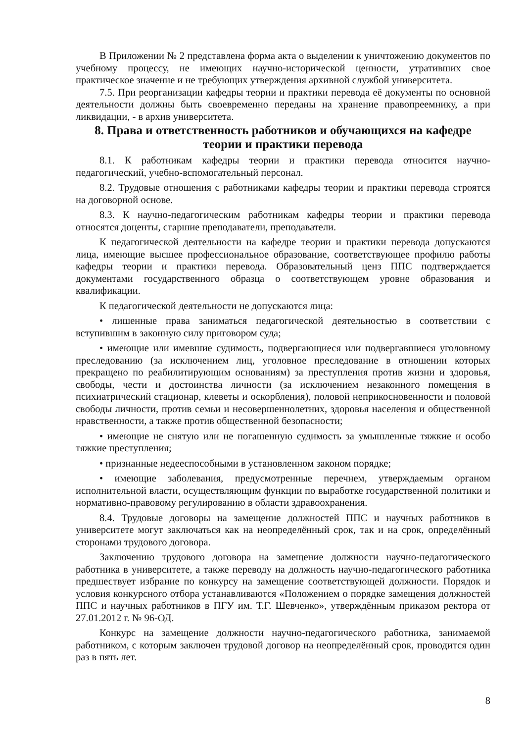В Приложении № 2 представлена форма акта о выделении к уничтожению документов по учебному процессу, не имеющих научно-исторической ценности, утративших свое практическое значение и не требующих утверждения архивной службой университета.
7.5. При реорганизации кафедры теории и практики перевода её документы по основной деятельности должны быть своевременно переданы на хранение правопреемнику, а при ликвидации, - в архив университета.
8. Права и ответственность работников и обучающихся на кафедре теории и практики перевода
8.1. К работникам кафедры теории и практики перевода относится научно-педагогический, учебно-вспомогательный персонал.
8.2. Трудовые отношения с работниками кафедры теории и практики перевода строятся на договорной основе.
8.3. К научно-педагогическим работникам кафедры теории и практики перевода относятся доценты, старшие преподаватели, преподаватели.
К педагогической деятельности на кафедре теории и практики перевода допускаются лица, имеющие высшее профессиональное образование, соответствующее профилю работы кафедры теории и практики перевода. Образовательный ценз ППС подтверждается документами государственного образца о соответствующем уровне образования и квалификации.
К педагогической деятельности не допускаются лица:
• лишенные права заниматься педагогической деятельностью в соответствии с вступившим в законную силу приговором суда;
• имеющие или имевшие судимость, подвергающиеся или подвергавшиеся уголовному преследованию (за исключением лиц, уголовное преследование в отношении которых прекращено по реабилитирующим основаниям) за преступления против жизни и здоровья, свободы, чести и достоинства личности (за исключением незаконного помещения в психиатрический стационар, клеветы и оскорбления), половой неприкосновенности и половой свободы личности, против семьи и несовершеннолетних, здоровья населения и общественной нравственности, а также против общественной безопасности;
• имеющие не снятую или не погашенную судимость за умышленные тяжкие и особо тяжкие преступления;
• признанные недееспособными в установленном законом порядке;
• имеющие заболевания, предусмотренные перечнем, утверждаемым органом исполнительной власти, осуществляющим функции по выработке государственной политики и нормативно-правовому регулированию в области здравоохранения.
8.4. Трудовые договоры на замещение должностей ППС и научных работников в университете могут заключаться как на неопределённый срок, так и на срок, определённый сторонами трудового договора.
Заключению трудового договора на замещение должности научно-педагогического работника в университете, а также переводу на должность научно-педагогического работника предшествует избрание по конкурсу на замещение соответствующей должности. Порядок и условия конкурсного отбора устанавливаются «Положением о порядке замещения должностей ППС и научных работников в ПГУ им. Т.Г. Шевченко», утверждённым приказом ректора от 27.01.2012 г. № 96-ОД.
Конкурс на замещение должности научно-педагогического работника, занимаемой работником, с которым заключен трудовой договор на неопределённый срок, проводится один раз в пять лет.
8